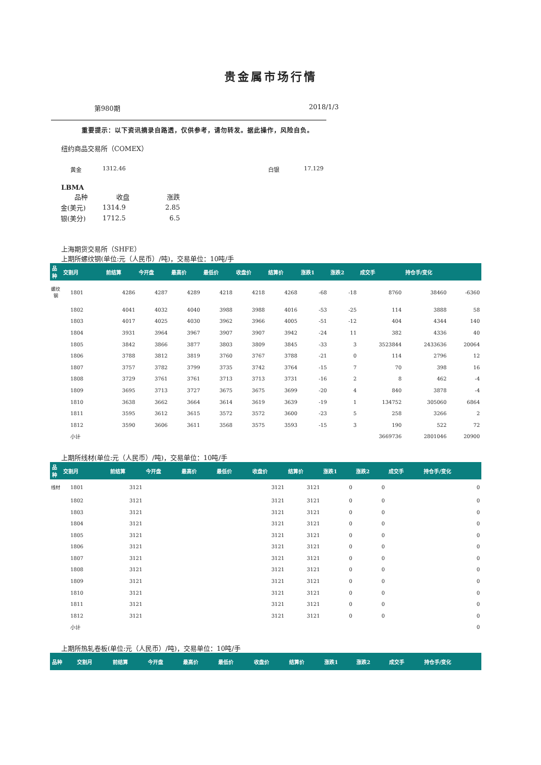贵金属市场行情
第980期 2018/1/3
重要提示：以下资讯摘录自路透，仅供参考，请勿转发。据此操作，风险自负。
纽约商品交易所（COMEX）
黄金 1312.46 白银 17.129
LBMA
| 品种 | 收盘 | 涨跌 |
| 金(美元) | 1314.9 | 2.85 |
| 银(美分) | 1712.5 | 6.5 |
上海期货交易所（SHFE）
上期所螺纹钢(单位:元（人民币）/吨)，交易单位：10吨/手
| 品种 | 交割月 | 前结算 | 今开盘 | 最高价 | 最低价 | 收盘价 | 结算价 | 涨跌1 | 涨跌2 | 成交手 | 持仓手/变化 | |
| --- | --- | --- | --- | --- | --- | --- | --- | --- | --- | --- | --- | --- |
| 螺纹钢 | 1801 | 4286 | 4287 | 4289 | 4218 | 4218 | 4268 | -68 | -18 | 8760 | 38460 | -6360 |
| | 1802 | 4041 | 4032 | 4040 | 3988 | 3988 | 4016 | -53 | -25 | 114 | 3888 | 58 |
| | 1803 | 4017 | 4025 | 4030 | 3962 | 3966 | 4005 | -51 | -12 | 404 | 4344 | 140 |
| | 1804 | 3931 | 3964 | 3967 | 3907 | 3907 | 3942 | -24 | 11 | 382 | 4336 | 40 |
| | 1805 | 3842 | 3866 | 3877 | 3803 | 3809 | 3845 | -33 | 3 | 3523844 | 2433636 | 20064 |
| | 1806 | 3788 | 3812 | 3819 | 3760 | 3767 | 3788 | -21 | 0 | 114 | 2796 | 12 |
| | 1807 | 3757 | 3782 | 3799 | 3735 | 3742 | 3764 | -15 | 7 | 70 | 398 | 16 |
| | 1808 | 3729 | 3761 | 3761 | 3713 | 3713 | 3731 | -16 | 2 | 8 | 462 | -4 |
| | 1809 | 3695 | 3713 | 3727 | 3675 | 3675 | 3699 | -20 | 4 | 840 | 3878 | -4 |
| | 1810 | 3638 | 3662 | 3664 | 3614 | 3619 | 3639 | -19 | 1 | 134752 | 305060 | 6864 |
| | 1811 | 3595 | 3612 | 3615 | 3572 | 3572 | 3600 | -23 | 5 | 258 | 3266 | 2 |
| | 1812 | 3590 | 3606 | 3611 | 3568 | 3575 | 3593 | -15 | 3 | 190 | 522 | 72 |
| | 小计 | | | | | | | | | 3669736 | 2801046 | 20900 |
上期所线材(单位:元（人民币）/吨)，交易单位：10吨/手
| 品种 | 交割月 | 前结算 | 今开盘 | 最高价 | 最低价 | 收盘价 | 结算价 | 涨跌1 | 涨跌2 | 成交手 | 持仓手/变化 | |
| --- | --- | --- | --- | --- | --- | --- | --- | --- | --- | --- | --- | --- |
| 线材 | 1801 | 3121 | | | | 3121 | 3121 | 0 | 0 | | | 0 |
| | 1802 | 3121 | | | | 3121 | 3121 | 0 | 0 | | | 0 |
| | 1803 | 3121 | | | | 3121 | 3121 | 0 | 0 | | | 0 |
| | 1804 | 3121 | | | | 3121 | 3121 | 0 | 0 | | | 0 |
| | 1805 | 3121 | | | | 3121 | 3121 | 0 | 0 | | | 0 |
| | 1806 | 3121 | | | | 3121 | 3121 | 0 | 0 | | | 0 |
| | 1807 | 3121 | | | | 3121 | 3121 | 0 | 0 | | | 0 |
| | 1808 | 3121 | | | | 3121 | 3121 | 0 | 0 | | | 0 |
| | 1809 | 3121 | | | | 3121 | 3121 | 0 | 0 | | | 0 |
| | 1810 | 3121 | | | | 3121 | 3121 | 0 | 0 | | | 0 |
| | 1811 | 3121 | | | | 3121 | 3121 | 0 | 0 | | | 0 |
| | 1812 | 3121 | | | | 3121 | 3121 | 0 | 0 | | | 0 |
| | 小计 | | | | | | | | | | | 0 |
上期所热轧卷板(单位:元（人民币）/吨)，交易单位：10吨/手
| 品种 | 交割月 | 前结算 | 今开盘 | 最高价 | 最低价 | 收盘价 | 结算价 | 涨跌1 | 涨跌2 | 成交手 | 持仓手/变化 |
| --- | --- | --- | --- | --- | --- | --- | --- | --- | --- | --- | --- |